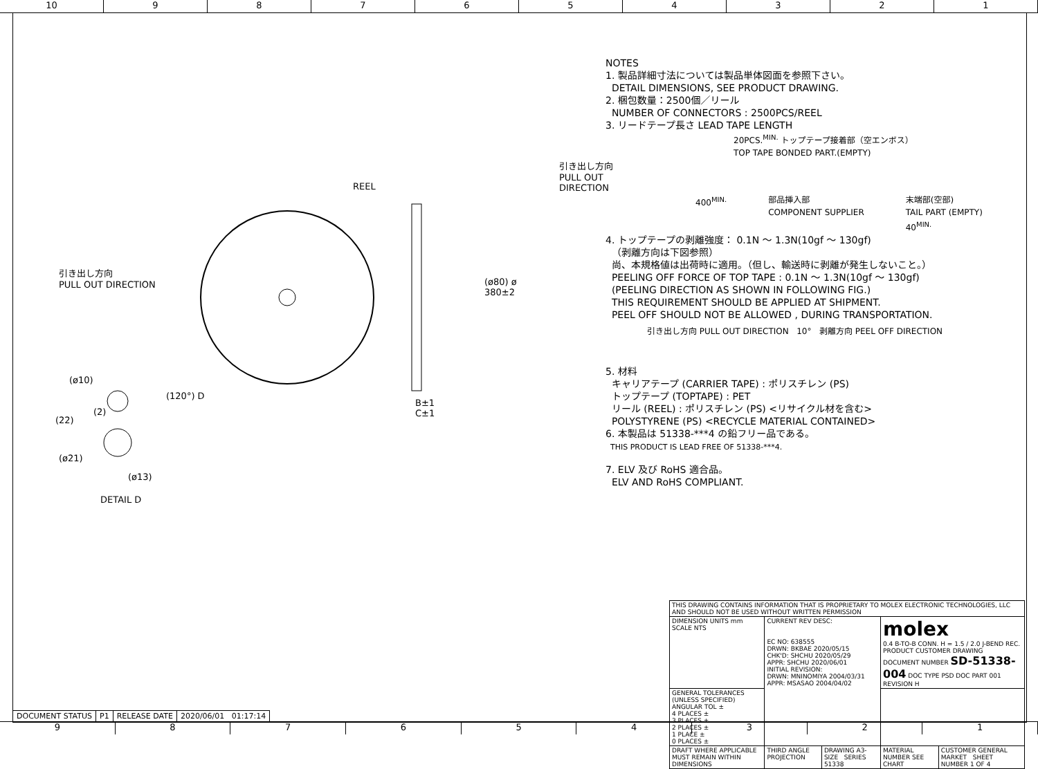10 9 8 7 6 5 4 3 2 1
REEL
引き出し方向
PULL OUT DIRECTION
(ø80) ø 380±2
(ø10)
(120°) D
(2)
(22)
B±1
C±1
(ø21)
(ø13)
DETAIL D
引き出し方向
PULL OUT
DIRECTION
NOTES
1. 製品詳細寸法については製品単体図面を参照下さい。
DETAIL DIMENSIONS, SEE PRODUCT DRAWING.
2. 梱包数量：2500個／リール
NUMBER OF CONNECTORS : 2500PCS/REEL
3. リードテープ長さ LEAD TAPE LENGTH
20PCS.<sup>MIN.</sup> トップテープ接着部（空エンボス）
TOP TAPE BONDED PART.(EMPTY)
400<sup>MIN.</sup> 部品挿入部
COMPONENT SUPPLIER 末端部(空部)
TAIL PART (EMPTY)
40<sup>MIN.</sup>
4. トップテープの剥離強度： 0.1N ～ 1.3N(10gf ～ 130gf)
（剥離方向は下図参照）
尚、本規格値は出荷時に適用。（但し、輸送時に剥離が発生しないこと。）
PEELING OFF FORCE OF TOP TAPE : 0.1N ～ 1.3N(10gf ～ 130gf)
(PEELING DIRECTION AS SHOWN IN FOLLOWING FIG.)
THIS REQUIREMENT SHOULD BE APPLIED AT SHIPMENT.
PEEL OFF SHOULD NOT BE ALLOWED , DURING TRANSPORTATION.
引き出し方向 PULL OUT DIRECTION 10° 剥離方向 PEEL OFF DIRECTION
5. 材料
キャリアテープ (CARRIER TAPE) : ポリスチレン (PS)
トップテープ (TOPTAPE) : PET
リール (REEL) : ポリスチレン (PS) <リサイクル材を含む>
POLYSTYRENE (PS) <RECYCLE MATERIAL CONTAINED>
6. 本製品は 51338-***4 の鉛フリー品である。
THIS PRODUCT IS LEAD FREE OF 51338-***4.
7. ELV 及び RoHS 適合品。
ELV AND RoHS COMPLIANT.
| THIS DRAWING CONTAINS INFORMATION THAT IS PROPRIETARY TO MOLEX ELECTRONIC TECHNOLOGIES, LLC AND SHOULD NOT BE USED WITHOUT WRITTEN PERMISSION | | | | |
| DIMENSION UNITS mm SCALE NTS | CURRENT REV DESC: EC NO: 638555 DRWN: BKBAE 2020/05/15 CHK'D: SHCHU 2020/05/29 APPR: SHCHU 2020/06/01 INITIAL REVISION: DRWN: MNINOMIYA 2004/03/31 APPR: MSASAO 2004/04/02 | | molex 0.4 B-TO-B CONN. H = 1.5 / 2.0 J-BEND REC. PRODUCT CUSTOMER DRAWING DOCUMENT NUMBER SD-51338-004 DOC TYPE PSD DOC PART 001 REVISION H | |
| GENERAL TOLERANCES (UNLESS SPECIFIED) ANGULAR TOL ± 4 PLACES ± 3 PLACES ± 2 PLACES ± 1 PLACE ± 0 PLACES ± | | | | |
| DRAFT WHERE APPLICABLE MUST REMAIN WITHIN DIMENSIONS | THIRD ANGLE PROJECTION | DRAWING A3-SIZE SERIES 51338 | MATERIAL NUMBER SEE CHART | CUSTOMER GENERAL MARKET SHEET NUMBER 1 OF 4 |
| DOCUMENT STATUS | P1 | RELEASE DATE | 2020/06/01 01:17:14 |
9 8 7 6 5 4 3 2 1